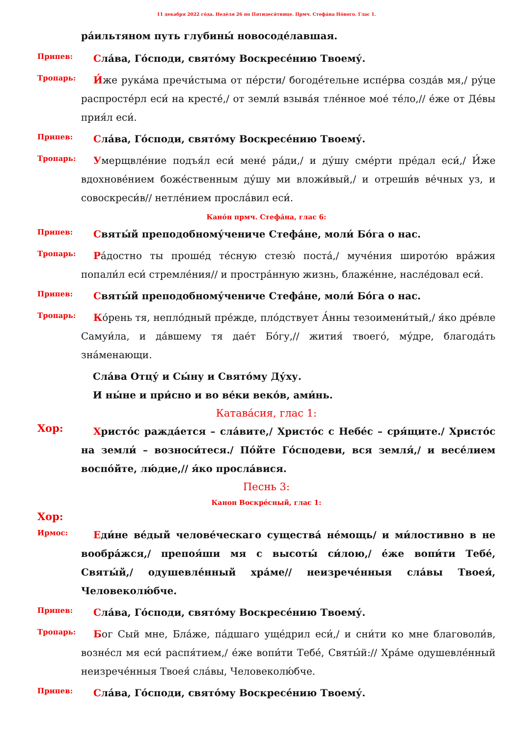11 декабря 2022 го́да. Неде́ля 26 по Пятидеся́тнице. Прмч. Стефа́на Но́вого. Глас 1.
ра́ильтяном путь глубины́ новосоде́лавшая.
Припев:
Сла́ва, Го́споди, свято́му Воскресе́нию Твоему́.
Тропарь:
И́же рука́ма пречи́стыма от пе́рсти/ богоде́тельне испе́рва созда́в мя,/ ру́це распросте́рл еси́ на кресте́,/ от земли́ взыва́я тле́нное мое́ те́ло,// е́же от Де́вы прия́л еси́.
Припев:
Сла́ва, Го́споди, свято́му Воскресе́нию Твоему́.
Тропарь:
Умерщвле́ние подъя́л еси́ мене́ ра́ди,/ и ду́шу сме́рти пре́дал еси́,/ И́же вдохнове́нием боже́ственным ду́шу ми вложи́вый,/ и отреши́в ве́чных уз, и совоскреси́в// нетле́нием просла́вил еси́.
Кано́н прмч. Стефа́на, глас 6:
Припев:
Святы́й преподобному́чениче Стефа́не, моли́ Бо́га о нас.
Тропарь:
Ра́достно ты проше́д те́сную стезю́ поста́,/ муче́ния широто́ю вра́жия попали́л еси́ стремле́ния// и простра́нную жизнь, блаже́нне, насле́довал еси́.
Припев:
Святы́й преподобному́чениче Стефа́не, моли́ Бо́га о нас.
Тропарь:
Ко́рень тя, непло́дный пре́жде, пло́дствует А́нны тезоимени́тый,/ я́ко дре́вле Самуи́ла, и да́вшему тя дае́т Бо́гу,// жития́ твоего́, му́дре, благода́ть зна́менающи.
Сла́ва Отцу́ и Сы́ну и Свято́му Ду́ху.
И ны́не и при́сно и во ве́ки веко́в, ами́нь.
Катава́сия, глас 1:
Хор:
Христо́с ражда́ется – сла́вите,/ Христо́с с Небе́с – сря́щите./ Христо́с на земли́ – возноси́теся./ По́йте Го́сподеви, вся земля́,/ и весе́лием воспо́йте, лю́дие,// я́ко просла́вися.
Песнь 3:
Канон Воскре́сный, глас 1:
Хор:
Ирмос:
Еди́не ве́дый челове́ческаго существа́ не́мощь/ и ми́лостивно в не вообра́жся,/ препоя́ши мя с высоты́ си́лою,/ е́же вопи́ти Тебе́, Святы́й,/ одушевле́нный хра́ме// неизрече́нныя сла́вы Твоея́, Человеколю́бче.
Припев:
Сла́ва, Го́споди, свято́му Воскресе́нию Твоему́.
Тропарь:
Бог Сый мне, Бла́же, па́дшаго уще́дрил еси́,/ и сни́ти ко мне благоволи́в, возне́сл мя еси́ распя́тием,/ е́же вопи́ти Тебе́, Святы́й:// Хра́ме одушевле́нный неизрече́нныя Твоея́ сла́вы, Человеколю́бче.
Припев:
Сла́ва, Го́споди, свято́му Воскресе́нию Твоему́.